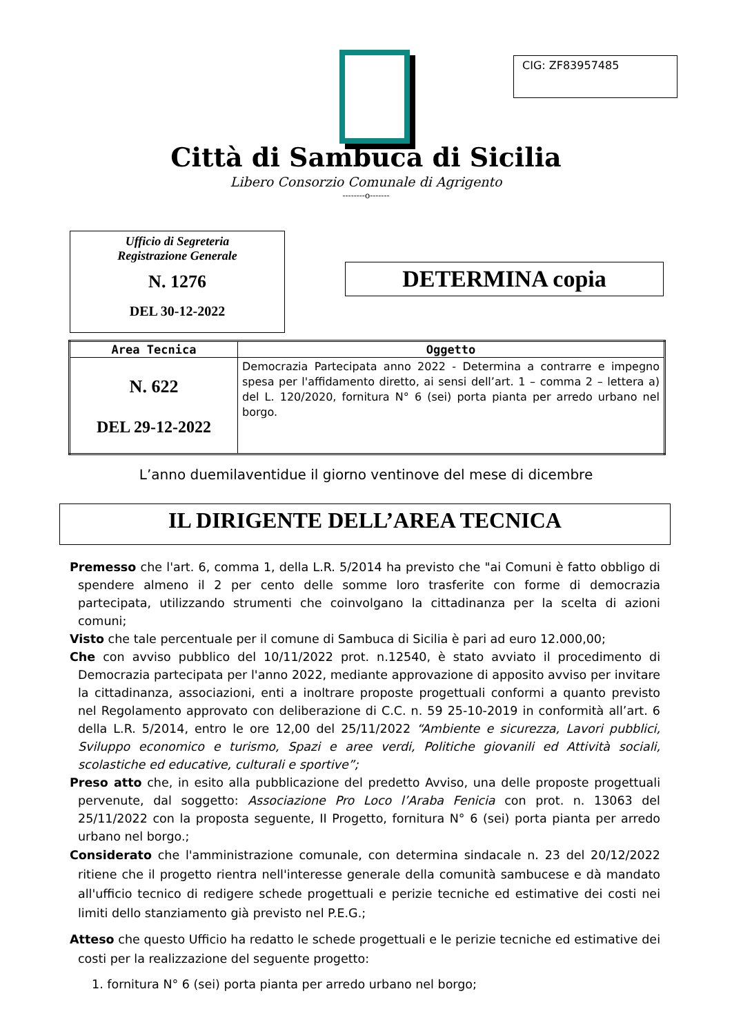CIG: ZF83957485
Città di Sambuca di Sicilia
Libero Consorzio Comunale di Agrigento
--------o-------
Ufficio di Segreteria
Registrazione Generale
N. 1276
DEL 30-12-2022
DETERMINA copia
| Area Tecnica | Oggetto |
| --- | --- |
| N. 622 DEL 29-12-2022 | Democrazia Partecipata anno 2022 - Determina a contrarre e impegno spesa per l'affidamento diretto, ai sensi dell’art. 1 – comma 2 – lettera a) del L. 120/2020, fornitura N° 6 (sei) porta pianta per arredo urbano nel borgo. |
L’anno duemilaventidue il giorno ventinove del mese di dicembre
IL DIRIGENTE DELL’AREA TECNICA
Premesso che l'art. 6, comma 1, della L.R. 5/2014 ha previsto che "ai Comuni è fatto obbligo di spendere almeno il 2 per cento delle somme loro trasferite con forme di democrazia partecipata, utilizzando strumenti che coinvolgano la cittadinanza per la scelta di azioni comuni;
Visto che tale percentuale per il comune di Sambuca di Sicilia è pari ad euro 12.000,00;
Che con avviso pubblico del 10/11/2022 prot. n.12540, è stato avviato il procedimento di Democrazia partecipata per l'anno 2022, mediante approvazione di apposito avviso per invitare la cittadinanza, associazioni, enti a inoltrare proposte progettuali conformi a quanto previsto nel Regolamento approvato con deliberazione di C.C. n. 59 25-10-2019 in conformità all’art. 6 della L.R. 5/2014, entro le ore 12,00 del 25/11/2022 “Ambiente e sicurezza, Lavori pubblici, Sviluppo economico e turismo, Spazi e aree verdi, Politiche giovanili ed Attività sociali, scolastiche ed educative, culturali e sportive”;
Preso atto che, in esito alla pubblicazione del predetto Avviso, una delle proposte progettuali pervenute, dal soggetto: Associazione Pro Loco l’Araba Fenicia con prot. n. 13063 del 25/11/2022 con la proposta seguente, II Progetto, fornitura N° 6 (sei) porta pianta per arredo urbano nel borgo.;
Considerato che l'amministrazione comunale, con determina sindacale n. 23 del 20/12/2022 ritiene che il progetto rientra nell'interesse generale della comunità sambucese e dà mandato all'ufficio tecnico di redigere schede progettuali e perizie tecniche ed estimative dei costi nei limiti dello stanziamento già previsto nel P.E.G.;
Atteso che questo Ufficio ha redatto le schede progettuali e le perizie tecniche ed estimative dei costi per la realizzazione del seguente progetto:
1. fornitura N° 6 (sei) porta pianta per arredo urbano nel borgo;